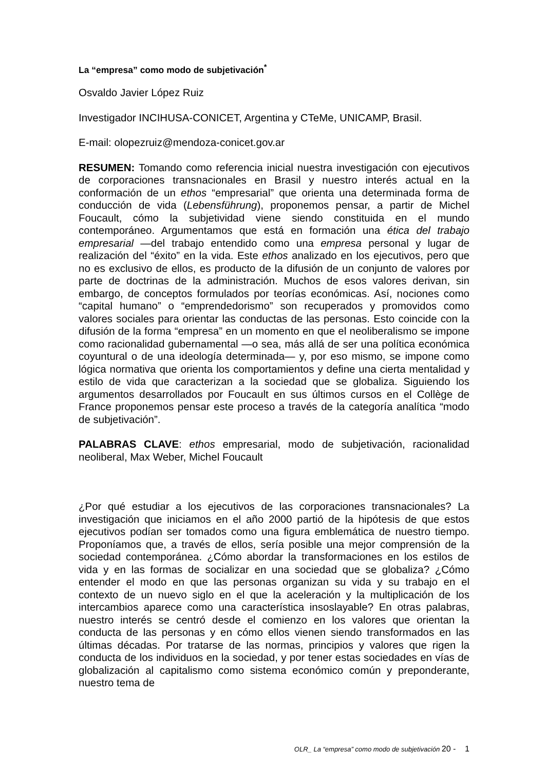La “empresa” como modo de subjetivación<sup>*</sup>
Osvaldo Javier López Ruiz
Investigador INCIHUSA-CONICET, Argentina y CTeMe, UNICAMP, Brasil.
E-mail: olopezruiz@mendoza-conicet.gov.ar
RESUMEN: Tomando como referencia inicial nuestra investigación con ejecutivos de corporaciones transnacionales en Brasil y nuestro interés actual en la conformación de un ethos “empresarial” que orienta una determinada forma de conducción de vida (Lebensführung), proponemos pensar, a partir de Michel Foucault, cómo la subjetividad viene siendo constituida en el mundo contemporáneo. Argumentamos que está en formación una ética del trabajo empresarial —del trabajo entendido como una empresa personal y lugar de realización del “éxito” en la vida. Este ethos analizado en los ejecutivos, pero que no es exclusivo de ellos, es producto de la difusión de un conjunto de valores por parte de doctrinas de la administración. Muchos de esos valores derivan, sin embargo, de conceptos formulados por teorías económicas. Así, nociones como “capital humano” o “emprendedorismo” son recuperados y promovidos como valores sociales para orientar las conductas de las personas. Esto coincide con la difusión de la forma “empresa” en un momento en que el neoliberalismo se impone como racionalidad gubernamental —o sea, más allá de ser una política económica coyuntural o de una ideología determinada— y, por eso mismo, se impone como lógica normativa que orienta los comportamientos y define una cierta mentalidad y estilo de vida que caracterizan a la sociedad que se globaliza. Siguiendo los argumentos desarrollados por Foucault en sus últimos cursos en el Collège de France proponemos pensar este proceso a través de la categoría analítica “modo de subjetivación”.
PALABRAS CLAVE: ethos empresarial, modo de subjetivación, racionalidad neoliberal, Max Weber, Michel Foucault
¿Por qué estudiar a los ejecutivos de las corporaciones transnacionales? La investigación que iniciamos en el año 2000 partió de la hipótesis de que estos ejecutivos podían ser tomados como una figura emblemática de nuestro tiempo. Proponíamos que, a través de ellos, sería posible una mejor comprensión de la sociedad contemporánea. ¿Cómo abordar la transformaciones en los estilos de vida y en las formas de socializar en una sociedad que se globaliza? ¿Cómo entender el modo en que las personas organizan su vida y su trabajo en el contexto de un nuevo siglo en el que la aceleración y la multiplicación de los intercambios aparece como una característica insoslayable? En otras palabras, nuestro interés se centró desde el comienzo en los valores que orientan la conducta de las personas y en cómo ellos vienen siendo transformados en las últimas décadas. Por tratarse de las normas, principios y valores que rigen la conducta de los individuos en la sociedad, y por tener estas sociedades en vías de globalización al capitalismo como sistema económico común y preponderante, nuestro tema de
OLR_ La “empresa” como modo de subjetivación 20 - 1